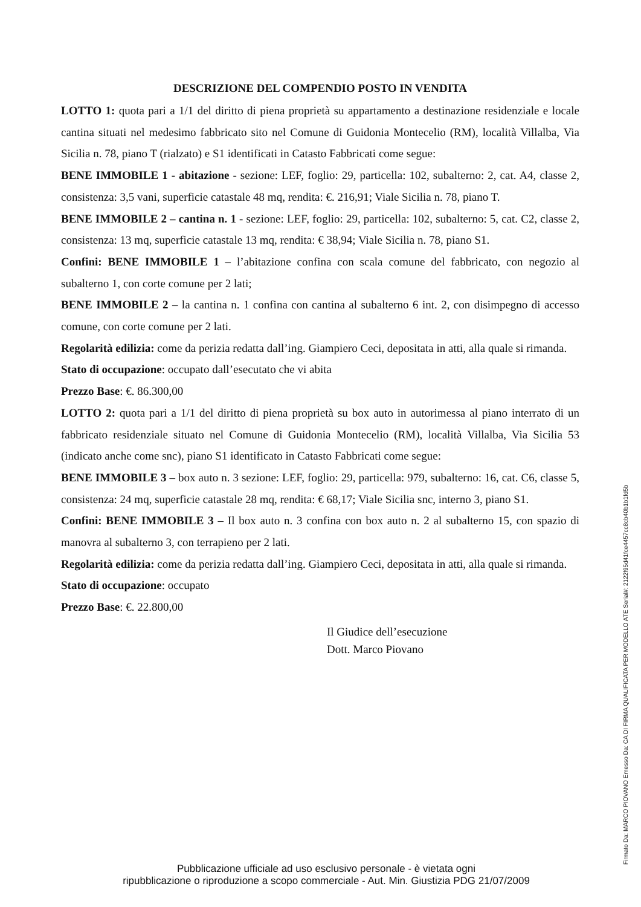DESCRIZIONE DEL COMPENDIO POSTO IN VENDITA
LOTTO 1: quota pari a 1/1 del diritto di piena proprietà su appartamento a destinazione residenziale e locale cantina situati nel medesimo fabbricato sito nel Comune di Guidonia Montecelio (RM), località Villalba, Via Sicilia n. 78, piano T (rialzato) e S1 identificati in Catasto Fabbricati come segue:
BENE IMMOBILE 1 - abitazione - sezione: LEF, foglio: 29, particella: 102, subalterno: 2, cat. A4, classe 2, consistenza: 3,5 vani, superficie catastale 48 mq, rendita: €. 216,91; Viale Sicilia n. 78, piano T.
BENE IMMOBILE 2 – cantina n. 1 - sezione: LEF, foglio: 29, particella: 102, subalterno: 5, cat. C2, classe 2, consistenza: 13 mq, superficie catastale 13 mq, rendita: € 38,94; Viale Sicilia n. 78, piano S1.
Confini: BENE IMMOBILE 1 – l’abitazione confina con scala comune del fabbricato, con negozio al subalterno 1, con corte comune per 2 lati;
BENE IMMOBILE 2 – la cantina n. 1 confina con cantina al subalterno 6 int. 2, con disimpegno di accesso comune, con corte comune per 2 lati.
Regolarità edilizia: come da perizia redatta dall’ing. Giampiero Ceci, depositata in atti, alla quale si rimanda.
Stato di occupazione: occupato dall’esecutato che vi abita
Prezzo Base: €. 86.300,00
LOTTO 2: quota pari a 1/1 del diritto di piena proprietà su box auto in autorimessa al piano interrato di un fabbricato residenziale situato nel Comune di Guidonia Montecelio (RM), località Villalba, Via Sicilia 53 (indicato anche come snc), piano S1 identificato in Catasto Fabbricati come segue:
BENE IMMOBILE 3 – box auto n. 3 sezione: LEF, foglio: 29, particella: 979, subalterno: 16, cat. C6, classe 5, consistenza: 24 mq, superficie catastale 28 mq, rendita: € 68,17; Viale Sicilia snc, interno 3, piano S1.
Confini: BENE IMMOBILE 3 – Il box auto n. 3 confina con box auto n. 2 al subalterno 15, con spazio di manovra al subalterno 3, con terrapieno per 2 lati.
Regolarità edilizia: come da perizia redatta dall’ing. Giampiero Ceci, depositata in atti, alla quale si rimanda.
Stato di occupazione: occupato
Prezzo Base: €. 22.800,00
Il Giudice dell’esecuzione
Dott. Marco Piovano
Pubblicazione ufficiale ad uso esclusivo personale - è vietata ogni
ripubblicazione o riproduzione a scopo commerciale - Aut. Min. Giustizia PDG 21/07/2009
Firmato Da: MARCO PIOVANO Emesso Da: CA DI FIRMA QUALIFICATA PER MODELLO ATE Serial#: 2122f95d41fce4457cc8cb40b1b1fd5b